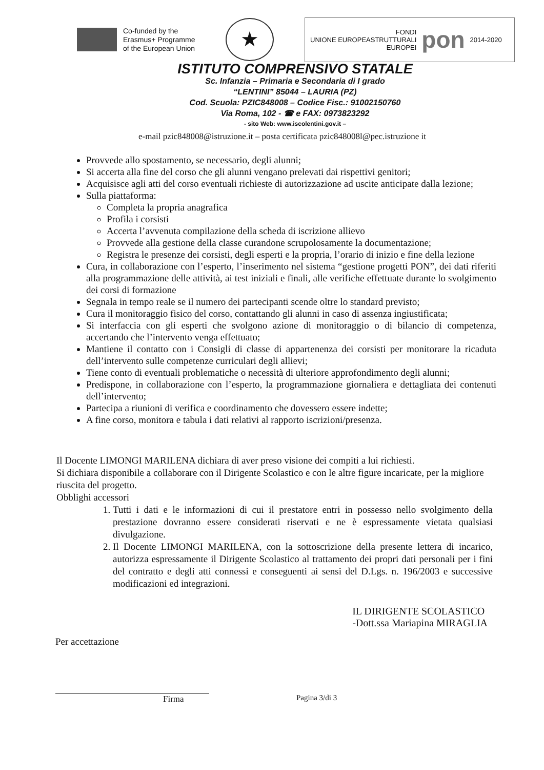Co-funded by the
Erasmus+ Programme
of the European Union
★
UNIONE EUROPEA FONDI
STRUTTURALI
EUROPEI pon 2014-2020
ISTITUTO COMPRENSIVO STATALE
Sc. Infanzia – Primaria e Secondaria di I grado
“LENTINI” 85044 – LAURIA (PZ)
Cod. Scuola: PZIC848008 – Codice Fisc.: 91002150760
Via Roma, 102 - ☎ e FAX: 0973823292
- sito Web: www.iscolentini.gov.it –
e-mail pzic848008@istruzione.it – posta certificata pzic848008l@pec.istruzione it
Provvede allo spostamento, se necessario, degli alunni;
Si accerta alla fine del corso che gli alunni vengano prelevati dai rispettivi genitori;
Acquisisce agli atti del corso eventuali richieste di autorizzazione ad uscite anticipate dalla lezione;
Sulla piattaforma:
Completa la propria anagrafica
Profila i corsisti
Accerta l’avvenuta compilazione della scheda di iscrizione allievo
Provvede alla gestione della classe curandone scrupolosamente la documentazione;
Registra le presenze dei corsisti, degli esperti e la propria, l’orario di inizio e fine della lezione
Cura, in collaborazione con l’esperto, l’inserimento nel sistema “gestione progetti PON”, dei dati riferiti alla programmazione delle attività, ai test iniziali e finali, alle verifiche effettuate durante lo svolgimento dei corsi di formazione
Segnala in tempo reale se il numero dei partecipanti scende oltre lo standard previsto;
Cura il monitoraggio fisico del corso, contattando gli alunni in caso di assenza ingiustificata;
Si interfaccia con gli esperti che svolgono azione di monitoraggio o di bilancio di competenza, accertando che l’intervento venga effettuato;
Mantiene il contatto con i Consigli di classe di appartenenza dei corsisti per monitorare la ricaduta dell’intervento sulle competenze curriculari degli allievi;
Tiene conto di eventuali problematiche o necessità di ulteriore approfondimento degli alunni;
Predispone, in collaborazione con l’esperto, la programmazione giornaliera e dettagliata dei contenuti dell’intervento;
Partecipa a riunioni di verifica e coordinamento che dovessero essere indette;
A fine corso, monitora e tabula i dati relativi al rapporto iscrizioni/presenza.
Il Docente LIMONGI MARILENA dichiara di aver preso visione dei compiti a lui richiesti.
Si dichiara disponibile a collaborare con il Dirigente Scolastico e con le altre figure incaricate, per la migliore riuscita del progetto.
Obblighi accessori
1. Tutti i dati e le informazioni di cui il prestatore entri in possesso nello svolgimento della prestazione dovranno essere considerati riservati e ne è espressamente vietata qualsiasi divulgazione.
2. Il Docente LIMONGI MARILENA, con la sottoscrizione della presente lettera di incarico, autorizza espressamente il Dirigente Scolastico al trattamento dei propri dati personali per i fini del contratto e degli atti connessi e conseguenti ai sensi del D.Lgs. n. 196/2003 e successive modificazioni ed integrazioni.
Per accettazione
IL DIRIGENTE SCOLASTICO
-Dott.ssa Mariapina MIRAGLIA
Firma Pagina 3/di 3